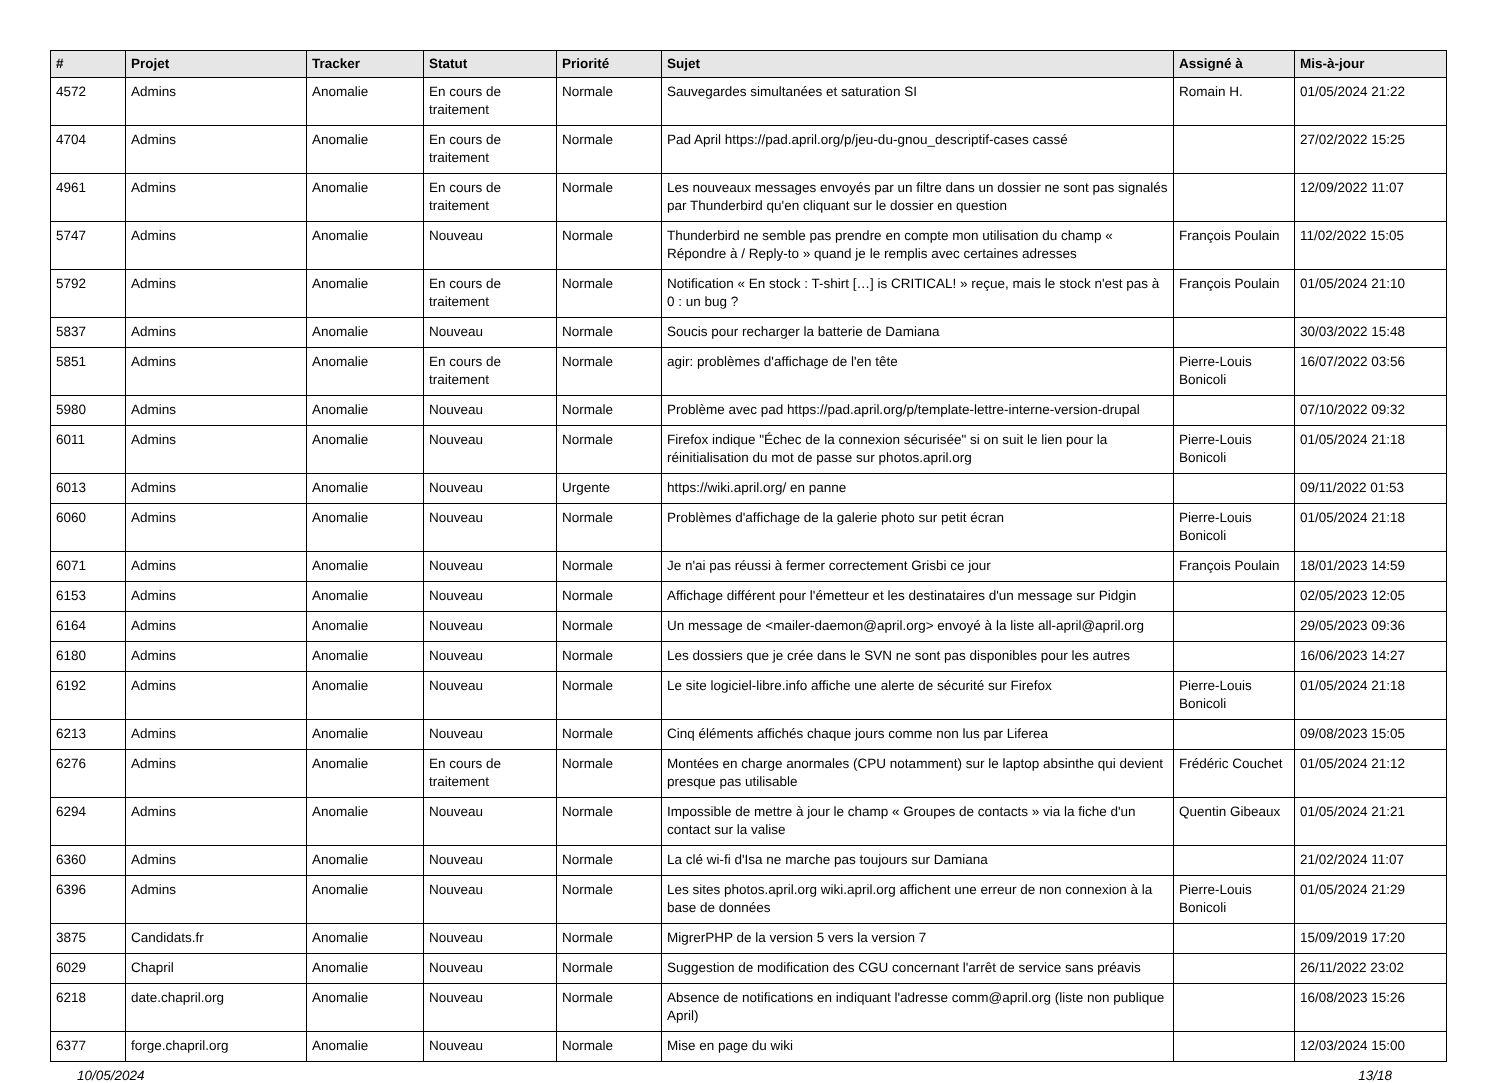| # | Projet | Tracker | Statut | Priorité | Sujet | Assigné à | Mis-à-jour |
| --- | --- | --- | --- | --- | --- | --- | --- |
| 4572 | Admins | Anomalie | En cours de traitement | Normale | Sauvegardes simultanées et saturation SI | Romain H. | 01/05/2024 21:22 |
| 4704 | Admins | Anomalie | En cours de traitement | Normale | Pad April https://pad.april.org/p/jeu-du-gnou_descriptif-cases cassé | | 27/02/2022 15:25 |
| 4961 | Admins | Anomalie | En cours de traitement | Normale | Les nouveaux messages envoyés par un filtre dans un dossier ne sont pas signalés par Thunderbird qu'en cliquant sur le dossier en question | | 12/09/2022 11:07 |
| 5747 | Admins | Anomalie | Nouveau | Normale | Thunderbird ne semble pas prendre en compte mon utilisation du champ « Répondre à / Reply-to » quand je le remplis avec certaines adresses | François Poulain | 11/02/2022 15:05 |
| 5792 | Admins | Anomalie | En cours de traitement | Normale | Notification « En stock : T-shirt […] is CRITICAL! » reçue, mais le stock n'est pas à 0 : un bug ? | François Poulain | 01/05/2024 21:10 |
| 5837 | Admins | Anomalie | Nouveau | Normale | Soucis pour recharger la batterie de Damiana | | 30/03/2022 15:48 |
| 5851 | Admins | Anomalie | En cours de traitement | Normale | agir: problèmes d'affichage de l'en tête | Pierre-Louis Bonicoli | 16/07/2022 03:56 |
| 5980 | Admins | Anomalie | Nouveau | Normale | Problème avec pad https://pad.april.org/p/template-lettre-interne-version-drupal | | 07/10/2022 09:32 |
| 6011 | Admins | Anomalie | Nouveau | Normale | Firefox indique "Échec de la connexion sécurisée" si on suit le lien pour la réinitialisation du mot de passe sur photos.april.org | Pierre-Louis Bonicoli | 01/05/2024 21:18 |
| 6013 | Admins | Anomalie | Nouveau | Urgente | https://wiki.april.org/ en panne | | 09/11/2022 01:53 |
| 6060 | Admins | Anomalie | Nouveau | Normale | Problèmes d'affichage de la galerie photo sur petit écran | Pierre-Louis Bonicoli | 01/05/2024 21:18 |
| 6071 | Admins | Anomalie | Nouveau | Normale | Je n'ai pas réussi à fermer correctement Grisbi ce jour | François Poulain | 18/01/2023 14:59 |
| 6153 | Admins | Anomalie | Nouveau | Normale | Affichage différent pour l'émetteur et les destinataires d'un message sur Pidgin | | 02/05/2023 12:05 |
| 6164 | Admins | Anomalie | Nouveau | Normale | Un message de <mailer-daemon@april.org> envoyé à la liste all-april@april.org | | 29/05/2023 09:36 |
| 6180 | Admins | Anomalie | Nouveau | Normale | Les dossiers que je crée dans le SVN ne sont pas disponibles pour les autres | | 16/06/2023 14:27 |
| 6192 | Admins | Anomalie | Nouveau | Normale | Le site logiciel-libre.info affiche une alerte de sécurité sur Firefox | Pierre-Louis Bonicoli | 01/05/2024 21:18 |
| 6213 | Admins | Anomalie | Nouveau | Normale | Cinq éléments affichés chaque jours comme non lus par Liferea | | 09/08/2023 15:05 |
| 6276 | Admins | Anomalie | En cours de traitement | Normale | Montées en charge anormales (CPU notamment) sur le laptop absinthe qui devient presque pas utilisable | Frédéric Couchet | 01/05/2024 21:12 |
| 6294 | Admins | Anomalie | Nouveau | Normale | Impossible de mettre à jour le champ « Groupes de contacts » via la fiche d'un contact sur la valise | Quentin Gibeaux | 01/05/2024 21:21 |
| 6360 | Admins | Anomalie | Nouveau | Normale | La clé wi-fi d'Isa ne marche pas toujours sur Damiana | | 21/02/2024 11:07 |
| 6396 | Admins | Anomalie | Nouveau | Normale | Les sites photos.april.org wiki.april.org affichent une erreur de non connexion à la base de données | Pierre-Louis Bonicoli | 01/05/2024 21:29 |
| 3875 | Candidats.fr | Anomalie | Nouveau | Normale | MigrerPHP de la version 5 vers la version 7 | | 15/09/2019 17:20 |
| 6029 | Chapril | Anomalie | Nouveau | Normale | Suggestion de modification des CGU concernant l'arrêt de service sans préavis | | 26/11/2022 23:02 |
| 6218 | date.chapril.org | Anomalie | Nouveau | Normale | Absence de notifications en indiquant l'adresse comm@april.org (liste non publique April) | | 16/08/2023 15:26 |
| 6377 | forge.chapril.org | Anomalie | Nouveau | Normale | Mise en page du wiki | | 12/03/2024 15:00 |
10/05/2024 13/18